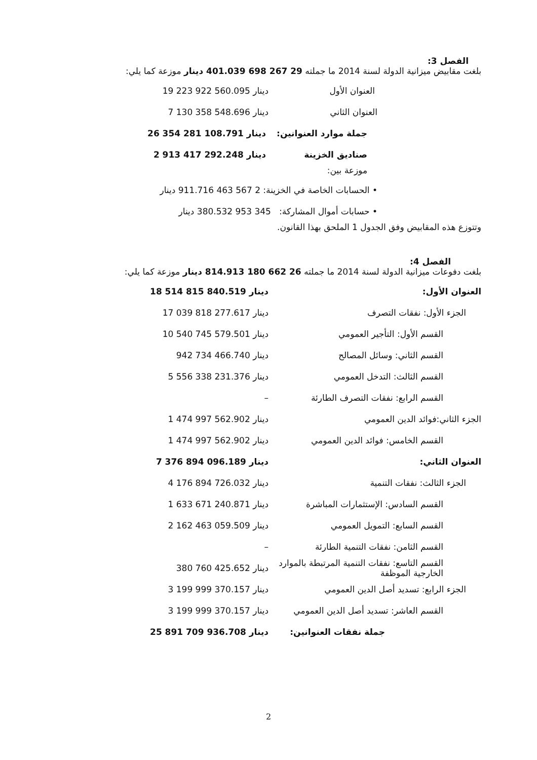الفصل 3:
بلغت مقابيض ميزانية الدولة لسنة 2014 ما جملته 29 267 698 401.039 دينار موزعة كما يلي:
العنوان الأول 19 223 922 560.095 دينار
العنوان الثاني 7 130 358 548.696 دينار
جملة موارد العنوانين: 26 354 281 108.791 دينار
صناديق الخزينة 2 913 417 292.248 دينار
موزعة بين:
• الحسابات الخاصة في الخزينة: 2 567 463 911.716 دينار
• حسابات أموال المشاركة: 345 953 380.532 دينار
وتتوزع هذه المقابيض وفق الجدول 1 الملحق بهذا القانون.
الفصل 4:
بلغت دفوعات ميزانية الدولة لسنة 2014 ما جملته 26 662 180 814.913 دينار موزعة كما يلي:
العنوان الأول: 18 514 815 840.519 دينار
الجزء الأول: نفقات التصرف 17 039 818 277.617 دينار
القسم الأول: التأجير العمومي 10 540 745 579.501 دينار
القسم الثاني: وسائل المصالح 942 734 466.740 دينار
القسم الثالث: التدخل العمومي 5 556 338 231.376 دينار
القسم الرابع: نفقات التصرف الطارئة –
الجزء الثاني:فوائد الدين العمومي 1 474 997 562.902 دينار
القسم الخامس: فوائد الدين العمومي 1 474 997 562.902 دينار
العنوان الثاني: 7 376 894 096.189 دينار
الجزء الثالث: نفقات التنمية 4 176 894 726.032 دينار
القسم السادس: الإستثمارات المباشرة 1 633 671 240.871 دينار
القسم السابع: التمويل العمومي 2 162 463 059.509 دينار
القسم الثامن: نفقات التنمية الطارئة –
القسم التاسع: نفقات التنمية المرتبطة بالموارد الخارجية الموظفة 380 760 425.652 دينار
الجزء الرابع: تسديد أصل الدين العمومي 3 199 999 370.157 دينار
القسم العاشر: تسديد أصل الدين العمومي 3 199 999 370.157 دينار
جملة نفقات العنوانين: 25 891 709 936.708 دينار
2